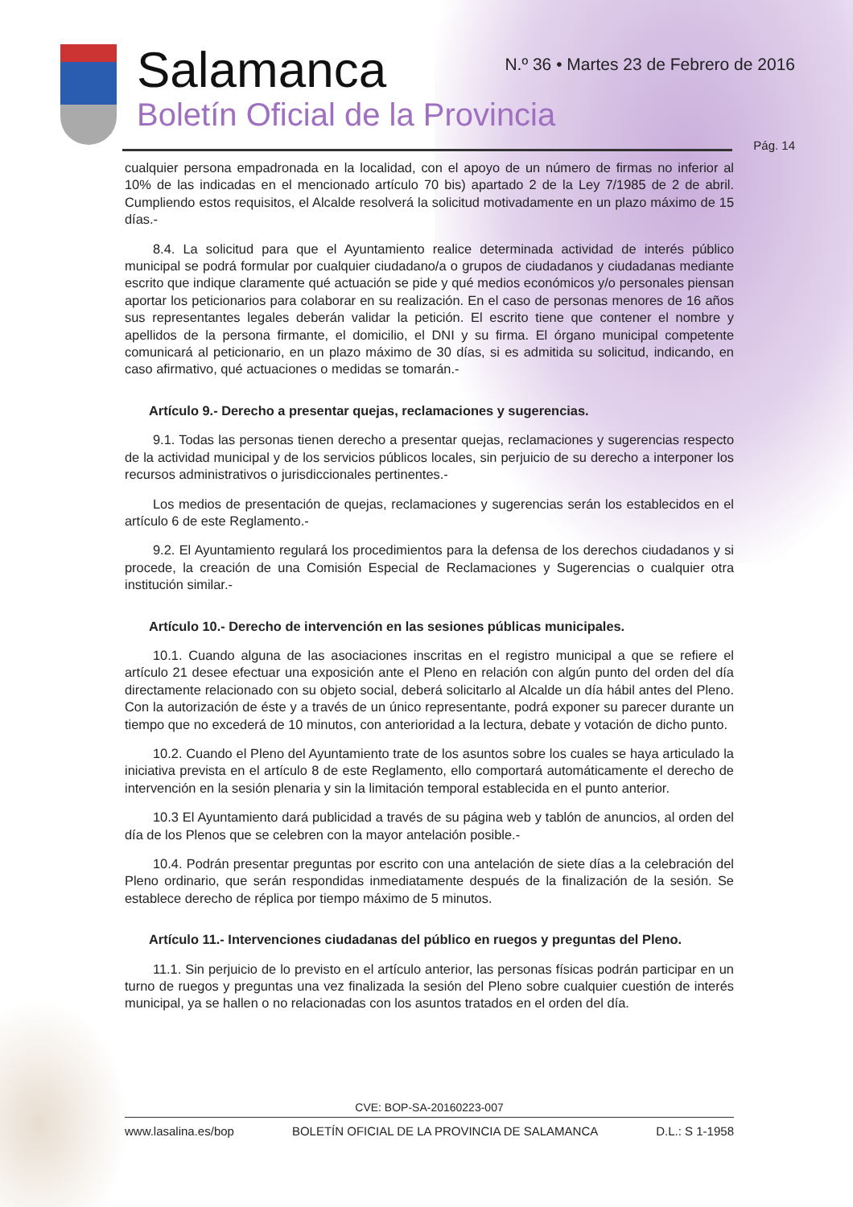Salamanca
Boletín Oficial de la Provincia
N.º 36 • Martes 23 de Febrero de 2016
Pág. 14
cualquier persona empadronada en la localidad, con el apoyo de un número de firmas no inferior al 10% de las indicadas en el mencionado artículo 70 bis) apartado 2 de la Ley 7/1985 de 2 de abril. Cumpliendo estos requisitos, el Alcalde resolverá la solicitud motivadamente en un plazo máximo de 15 días.-
8.4. La solicitud para que el Ayuntamiento realice determinada actividad de interés público municipal se podrá formular por cualquier ciudadano/a o grupos de ciudadanos y ciudadanas mediante escrito que indique claramente qué actuación se pide y qué medios económicos y/o personales piensan aportar los peticionarios para colaborar en su realización. En el caso de personas menores de 16 años sus representantes legales deberán validar la petición. El escrito tiene que contener el nombre y apellidos de la persona firmante, el domicilio, el DNI y su firma. El órgano municipal competente comunicará al peticionario, en un plazo máximo de 30 días, si es admitida su solicitud, indicando, en caso afirmativo, qué actuaciones o medidas se tomarán.-
Artículo 9.- Derecho a presentar quejas, reclamaciones y sugerencias.
9.1. Todas las personas tienen derecho a presentar quejas, reclamaciones y sugerencias respecto de la actividad municipal y de los servicios públicos locales, sin perjuicio de su derecho a interponer los recursos administrativos o jurisdiccionales pertinentes.-
Los medios de presentación de quejas, reclamaciones y sugerencias serán los establecidos en el artículo 6 de este Reglamento.-
9.2. El Ayuntamiento regulará los procedimientos para la defensa de los derechos ciudadanos y si procede, la creación de una Comisión Especial de Reclamaciones y Sugerencias o cualquier otra institución similar.-
Artículo 10.- Derecho de intervención en las sesiones públicas municipales.
10.1. Cuando alguna de las asociaciones inscritas en el registro municipal a que se refiere el artículo 21 desee efectuar una exposición ante el Pleno en relación con algún punto del orden del día directamente relacionado con su objeto social, deberá solicitarlo al Alcalde un día hábil antes del Pleno. Con la autorización de éste y a través de un único representante, podrá exponer su parecer durante un tiempo que no excederá de 10 minutos, con anterioridad a la lectura, debate y votación de dicho punto.
10.2. Cuando el Pleno del Ayuntamiento trate de los asuntos sobre los cuales se haya articulado la iniciativa prevista en el artículo 8 de este Reglamento, ello comportará automáticamente el derecho de intervención en la sesión plenaria y sin la limitación temporal establecida en el punto anterior.
10.3 El Ayuntamiento dará publicidad a través de su página web y tablón de anuncios, al orden del día de los Plenos que se celebren con la mayor antelación posible.-
10.4. Podrán presentar preguntas por escrito con una antelación de siete días a la celebración del Pleno ordinario, que serán respondidas inmediatamente después de la finalización de la sesión. Se establece derecho de réplica por tiempo máximo de 5 minutos.
Artículo 11.- Intervenciones ciudadanas del público en ruegos y preguntas del Pleno.
11.1. Sin perjuicio de lo previsto en el artículo anterior, las personas físicas podrán participar en un turno de ruegos y preguntas una vez finalizada la sesión del Pleno sobre cualquier cuestión de interés municipal, ya se hallen o no relacionadas con los asuntos tratados en el orden del día.
CVE: BOP-SA-20160223-007
www.lasalina.es/bop BOLETÍN OFICIAL DE LA PROVINCIA DE SALAMANCA D.L.: S 1-1958